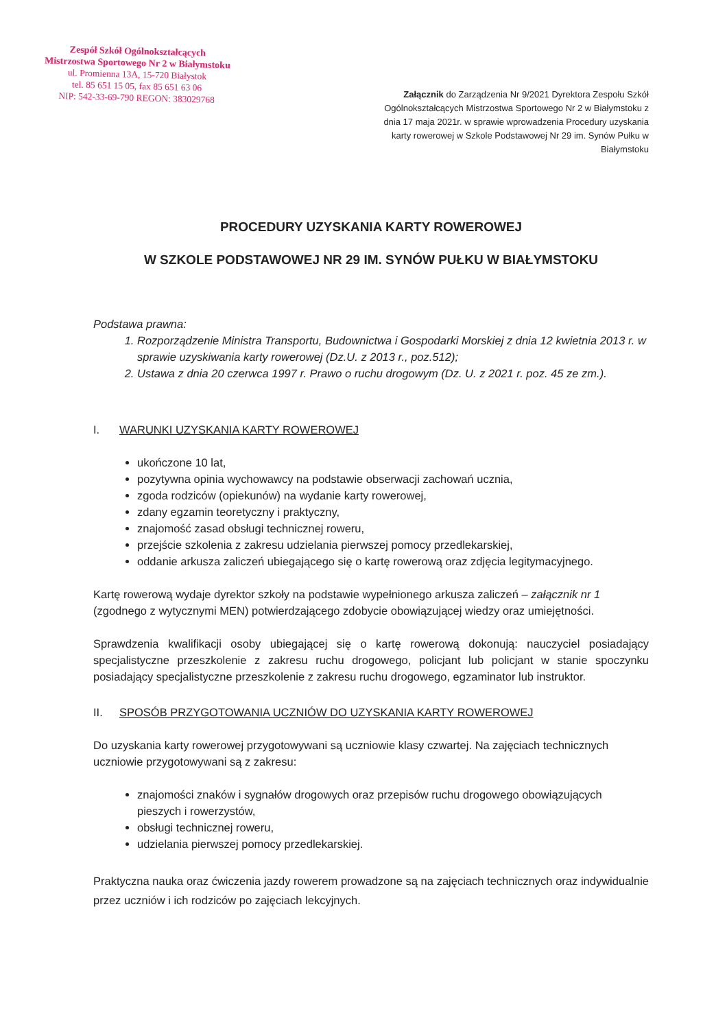Zespół Szkół Ogólnokształcących
Mistrzostwa Sportowego Nr 2 w Białymstoku
ul. Promienna 13A, 15-720 Białystok
tel. 85 651 15 05, fax 85 651 63 06
NIP: 542-33-69-790 REGON: 383029768
Załącznik do Zarządzenia Nr 9/2021 Dyrektora Zespołu Szkół Ogólnokształcących Mistrzostwa Sportowego Nr 2 w Białymstoku z dnia 17 maja 2021r. w sprawie wprowadzenia Procedury uzyskania karty rowerowej w Szkole Podstawowej Nr 29 im. Synów Pułku w Białymstoku
PROCEDURY UZYSKANIA KARTY ROWEROWEJ
W SZKOLE PODSTAWOWEJ NR 29 IM. SYNÓW PUŁKU W BIAŁYMSTOKU
Podstawa prawna:
1. Rozporządzenie Ministra Transportu, Budownictwa i Gospodarki Morskiej z dnia 12 kwietnia 2013 r. w sprawie uzyskiwania karty rowerowej (Dz.U. z 2013 r., poz.512);
2. Ustawa z dnia 20 czerwca 1997 r. Prawo o ruchu drogowym (Dz. U. z 2021 r. poz. 45 ze zm.).
I. WARUNKI UZYSKANIA KARTY ROWEROWEJ
ukończone 10 lat,
pozytywna opinia wychowawcy na podstawie obserwacji zachowań ucznia,
zgoda rodziców (opiekunów) na wydanie karty rowerowej,
zdany egzamin teoretyczny i praktyczny,
znajomość zasad obsługi technicznej roweru,
przejście szkolenia z zakresu udzielania pierwszej pomocy przedlekarskiej,
oddanie arkusza zaliczeń ubiegającego się o kartę rowerową oraz zdjęcia legitymacyjnego.
Kartę rowerową wydaje dyrektor szkoły na podstawie wypełnionego arkusza zaliczeń – załącznik nr 1 (zgodnego z wytycznymi MEN) potwierdzającego zdobycie obowiązującej wiedzy oraz umiejętności.
Sprawdzenia kwalifikacji osoby ubiegającej się o kartę rowerową dokonują: nauczyciel posiadający specjalistyczne przeszkolenie z zakresu ruchu drogowego, policjant lub policjant w stanie spoczynku posiadający specjalistyczne przeszkolenie z zakresu ruchu drogowego, egzaminator lub instruktor.
II. SPOSÓB PRZYGOTOWANIA UCZNIÓW DO UZYSKANIA KARTY ROWEROWEJ
Do uzyskania karty rowerowej przygotowywani są uczniowie klasy czwartej. Na zajęciach technicznych uczniowie przygotowywani są z zakresu:
znajomości znaków i sygnałów drogowych oraz przepisów ruchu drogowego obowiązujących pieszych i rowerzystów,
obsługi technicznej roweru,
udzielania pierwszej pomocy przedlekarskiej.
Praktyczna nauka oraz ćwiczenia jazdy rowerem prowadzone są na zajęciach technicznych oraz indywidualnie przez uczniów i ich rodziców po zajęciach lekcyjnych.